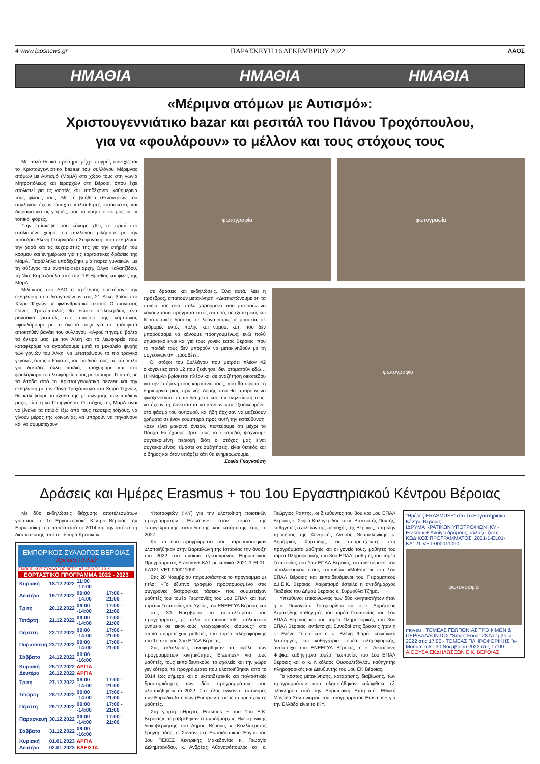4 www.laosnews.gr ΠΑΡΑΣΚΕΥΗ 16 ΔΕΚΕΜΒΡΙΟΥ 2022 ΛΑΟΣ
ΗΜΑΘΙΑ ΗΜΑΘΙΑ ΗΜΑΘΙΑ
«Μέριμνα ατόμων με Αυτισμό»:
Χριστουγεννιάτικο bazar και ρεσιτάλ του Πάνου Τροχόπουλου,
για να «φουλάρουν» το μέλλον και τους στόχους τους
Με πολύ θετικό πρόσημο μέχρι στιγμής συνεχίζεται το Χριστουγεννιάτικο bazaar του συλλόγου Μέριμνας ατόμων με Αυτισμό (ΜαμΑ) στο χώρο τους στη γωνία Μητροπόλεως και Ιεραρχών στη Βέροια, όπου έχει στολιστεί για τις γιορτές και υποδέχονται καθημερινά τους φίλους τους. Με τη βοήθεια εθελοντριών του συλλόγου έχουν φτιαχτεί καλαίσθητες κατασκευές και δωράκια για τις γιορτές, που τα τίμησε ο κόσμος και οι τοπικοί φορείς.
Στην επίσκεψη που κάναμε χθες το πρωί στο στολισμένο χώρο του συλλόγου μιλήσαμε με την πρόεδρο Ελένη Γεωργιάδου Στεφανάκη, που εκδήλωσε την χαρά και τις ευχαριστίες της για την στήριξη του κόσμου και ενημέρωσε για τις εορταστικές δράσεις της ΜαμΑ. Παράλληλα υποδέχθηκε μία παρέα γυναικών, με τη σύζυγος του αντιπεριφερειάρχη, Όλγα Καλαϊτζίδου, τη Νίκη Καρατζιούλα από την Π.Ε Ημαθίας και φίλες της ΜαμΑ.
Μιλώντας στο ΛΑΟ η πρόεδρος επεσήμανε την εκδήλωση που διοργανώνουν στις 21 Δεκεμβρίου στο Χώρο Τεχνών με φιλανθρωπικό σκοπό. Ο πιανίστας Πάνος Τροχόπουλος θα δώσει αφιλοκερδώς ένα μοναδικό ρεσιτάλ, στο πλαίσιο της καμπάνιας «φουλάρουμε με τα όνειρά μας» για το πρόσφατα αποκτηθέν βανάκι του συλλόγου. «Αφού πήγαμε ΄βόλτα τα όνειρά μας΄ με τον Άλκη και το λεωφορείο που καταφέραμε να αγοράσουμε μετά το μεγαλείο ψυχής των γονιών του Άλκη, να μετατρέψουν το πιο τραγικό γεγονός όπως ο θάνατος του παιδιού τους, σε κάτι καλό για δεκάδες άλλα παιδιά, προχωράμε και στο φουλάρισμα του λεωφορείου μας με καύσιμα. Γι αυτό, με τα έσοδα από το Χριστουγεννιάτικο bazaar και την εκδήλωση με τον Πάνο Τροχόπουλο στο Χώρο Τεχνών, θα καλύψουμε τα έξοδα της μετακίνησης των παιδιών μας», είπε η κα Γεωργιάδου. Ο στόχος της ΜαμΑ είναι να βγάλει τα παιδιά έξω από τους τέσσερις τοίχους, να γίνουν μέρος της κοινωνίας, να μπορούν να πηγαίνουν και να συμμετέχουν
φωτογραφία φωτογραφία
σε δράσεις και εκδηλώσεις. Όλα αυτά, λέει η πρόεδρος, απαιτούν μετακίνηση. «Διαπιστώνουμε ότι τα παιδιά μας είναι πολύ χαρούμενα που μπορούν να κάνουν τόσα πράγματα εκτός σπιτιού, σε εξωτερικές και θεραπευτικές δράσεις, σε λούνα παρκ, σε μουσεία, σε εκδρομές εντός πόλης και νομού, κάτι που δεν μπορούσαμε να κάνουμε προηγουμένως, ενώ πολύ σημαντικό είναι και για τους γονείς εκτός Βέροιας, που τα παιδιά τους δεν μπορούν να μετακινηθούν με τη συγκοινωνία», προσθέτει.
Οι στόχοι του Συλλόγου που μετράει πλέον 42 οικογένειες από 12 που ξεκίνησε, δεν σταματούν εδώ… Η «ΜαμΑ» βρίσκεται πλέον και σε αναζήτηση οικοπέδου για την επόμενη τους καμπάνια τους, που θα αφορά τη δημιουργία μιας πρωινής δομής που θα μπορούν να φιλοξενούνται τα παιδιά μετά και την ενηλικίωσή τους, να έχουν τη δυνατότητα να κάνουν κάτι εξειδικευμένο, στο φάσμα του αυτισμού, και ήδη άρχισαν να μαζεύουν χρήματα σε έναν κουμπαρά προς αυτή την κατεύθυνση. «Δεν είναι μακρινό όνειρο, πιστεύουμε ότι μέχρι το Πάσχα θα έχουμε βρει ίσως το οικόπεδο, ψάχνουμε συγκεκριμένη περιοχή διότι ο στόχος μας είναι συγκεκριμένος, είμαστε σε συζητήσεις, είναι θετικός και ο δήμος και όταν υπάρξει κάτι θα ενημερώσουμε.
Σοφία Γκαγκούση
φωτογραφία
Δράσεις και Ημέρες Erasmus + του 1ου Εργαστηριακού Κέντρου Βέροιας
Με δύο εκδηλώσεις διάχυσης αποτελεσμάτων γιόρτασε το 1ο Εργαστηριακό Κέντρο Βέροιας την Ευρωπαϊκή του πορεία από το 2014 και την απόκτηση διαπίστευσης από το Ίδρυμα Κρατικών
ΕΜΠΟΡΙΚΟΣ ΣΥΛΛΟΓΟΣ ΒΕΡΟΙΑΣ
Χρόνια Πολλά
ΕΜΠΟΡΙΚΟΣ ΣΥΛΛΟΓΟΣ ΒΕΡΟΙΑΣ ΑΠΟ ΤΟ 1919
ΕΟΡΤΑΣΤΙΚΟ ΠΡΟΓΡΑΜΜΑ 2022 - 2023
| Κυριακή | 18.12.2022 | 11:00 -17:00 | |
| Δευτέρα | 19.12.2022 | 09:00 -14:00 | 17:00 - 21:00 |
| Τρίτη | 20.12.2022 | 09:00 -14:00 | 17:00 - 21:00 |
| Τετάρτη | 21.12.2022 | 09:00 -14:00 | 17:00 - 21:00 |
| Πέμπτη | 22.12.2022 | 09:00 -14:00 | 17:00 - 21:00 |
| Παρασκευή | 23.12.2022 | 09:00 -14:00 | 17:00 - 21:00 |
| Σάββατο | 24.12.2022 | 09:00 -16:00 | |
| Κυριακή | 25.12.2022 | ΑΡΓΙΑ | |
| Δευτέρα | 26.12.2022 | ΑΡΓΙΑ | |
| Τρίτη | 27.12.2022 | 09:00 -14:00 | 17:00 - 21:00 |
| Τετάρτη | 28.12.2022 | 09:00 -14:00 | 17:00 - 21:00 |
| Πέμπτη | 29.12.2022 | 09:00 -14:00 | 17:00 - 21:00 |
| Παρασκευή | 30.12.2022 | 09:00 -14:00 | 17:00 - 21:00 |
| Σάββατο | 31.12.2022 | 09:00 -16:00 | |
| Κυριακή | 01.01.2023 | ΑΡΓΙΑ | |
| Δευτέρα | 02.01.2023 | ΚΛΕΙΣΤΑ | |
Υποτροφιών (ΙΚΥ) για την υλοποίηση ποιοτικών προγραμμάτων Erasmus+ στον τομέα της επαγγελματικής εκπαίδευσης και κατάρτισης έως το 2027.
Και τα δύο προγράμματα που παρουσιάστηκαν υλοποιήθηκαν στην Βαρκελώνη της Ισπανίας την άνοιξη του 2022 στο πλαίσιο εγκεκριμένου Ευρωπαϊκού Προγράμματος Erasmus+ ΚΑ1 με κωδικό: 2021-1-EL01-KA121-VET-000011090.
Στις 28 Νοεμβρίου παρουσιάστηκε το πρόγραμμα με τίτλο: «Το έξυπνο τρόφιμο προσαρμοσμένο στις σύγχρονες διατροφικές τάσεις» που συμμετείχαν μαθητές του τομέα Γεωπονίας του 1ου ΕΠΑΛ και των τομέων Γεωπονίας και Υγείας του ΕΝΕΕΓΥΛ Βέροιας και
στις 30 Νοεμβρίου τα αποτελέσματα του προγράμματος με τίτλο: «e-monuments: πολιτιστικά μνημεία σε εικονικούς γεωχωρικούς κόσμους» στο οποίο συμμετείχαν μαθητές του τομέα πληροφορικής του 1ου και του 3ου ΕΠΑΛ Βέροιας.
Στις εκδηλώσεις αναφέρθηκαν τα οφέλη των προγραμμάτων κινητικότητας Erasmus+ για τους μαθητές, τους εκπαιδευτικούς, το σχολείο και την χώρα γενικότερα, τα προγράμματα που υλοποιήθηκαν από το 2014 έως σήμερα και οι εκπαιδευτικές και πολιτιστικές δραστηριότητες των δύο προγραμμάτων που υλοποιήθηκαν το 2022. Στο τέλος έγιναν οι απονομές των Ευρωδιαβατηρίων (Europass) στους συμμετέχοντες μαθητές.
Στη γιορτή «Ημέρες Erasmus + του 1ου Ε.Κ. Βέροιας» παραβρέθηκαν ο αντιδήμαρχος Ηλεκτρονικής διακυβέρνησης του Δήμου Βέροιας κ. Καλλίστρατος Γρηγοριάδης, οι Συντονιστές Εκπαιδευτικού Έργου του 3ου ΠΕΚΕΣ Κεντρικής Μακεδονίας κ. Γεωργία Δελημπανίδου, κ. Ανδρέας Αθανασόπουλος και κ. Γεώργιος Ράπτης, οι διευθυντές του 3ου και 1ου ΕΠΑΛ Βέροιας κ. Σοφία Καλογερίδου και κ. Βαπτιστής Παντής, καθηγητές σχολείων της περιοχής της Βέροιας, ο πρώην πρόεδρος της Κεντρικής Αγοράς Θεσσαλονίκης κ. Δημήτριος Χαμπίδης, οι συμμετέχοντες στα προγράμματα μαθητές και οι γονείς τους, μαθητές του τομέα Πληροφορικής του 3ου ΕΠΑΛ, μαθητές του τομέα Γεωπονίας του 1ου ΕΠΑΛ Βέροιας, εκπαιδευόμενοι του μεταλυκειακού έτους σπουδών «Μαθητεία» του 1ου ΕΠΑΛ Βέροιας και εκπαιδευόμενοι του Πειραματικού Δ.Ι.Ε.Κ. Βέροιας. Χαιρετισμό έστειλε η αντιδήμαρχος Παιδείας του Δήμου Βέροιας κ. Συρμούλα Τζήμα.
Υπεύθυνοι επικοινωνίας των δύο κινητικοτήτων ήταν η κ. Παναγιώτα Τσαχουρίδου και ο κ. Δημήτριος Ατματζίδης καθηγητές του τομέα Γεωπονίας του 1ου ΕΠΑΛ Βέροιας και του τομέα Πληροφορικής του 3ου ΕΠΑΛ Βέροιας, αντίστοιχα. Συνοδοί στις δράσεις ήταν η κ. Ελένη Τέτου και η κ. Ελένη Ψαρά, κοινωνική λειτουργός και καθηγήτρια τομέα πληροφορικής, αντίστοιχα του ΕΝΕΕΓΥΛ Βέροιας, η κ. Αικατερίνη Ψιψίκα καθηγήτρια τομέα Γεωπονίας του 1ου ΕΠΑΛ Βέροιας και ο κ. Νικόλαος Ουσουλτζόγλου καθηγητής πληροφορικής και Διευθυντής του 1ου ΕΚ Βέροιας.
Το κόστος μετακίνησης, κατάρτισης, διαβίωσης, των προγραμμάτων που υλοποιήθηκαν καλύφθηκε εξ' ολοκλήρου από την Ευρωπαϊκή Επιτροπή. Εθνική Μονάδα Συντονισμού του προγράμματος Erasmus+ για την Ελλάδα είναι το ΙΚΥ.
"Ημέρες ERASMUS+" στο 1ο Εργαστηριακό Κέντρο Βέροιας
ΙΔΡΥΜΑ ΚΡΑΤΙΚΩΝ ΥΠΟΤΡΟΦΙΩΝ ΙΚΥ · Erasmus+ Ανοίγει δρόμους, αλλάζει ζωές
ΚΩΔΙΚΟΣ ΠΡΟΓΡΑΜΜΑΤΟΣ: 2021-1-EL01-KA121-VET-000011090
φωτογραφία
moveu · ΤΟΜΕΑΣ ΓΕΩΠΟΝΙΑΣ ΤΡΟΦΙΜΩΝ & ΠΕΡΙΒΑΛΛΟΝΤΟΣ "Smart Food" 28 Νοεμβρίου 2022 στις 17:00 · ΤΟΜΕΑΣ ΠΛΗΡΟΦΟΡΙΚΗΣ "e-Monuments" 30 Νοεμβρίου 2022 στις 17:00
ΑΙΘΟΥΣΑ ΕΚΔΗΛΩΣΕΩΝ Ε.Κ. ΒΕΡΟΙΑΣ